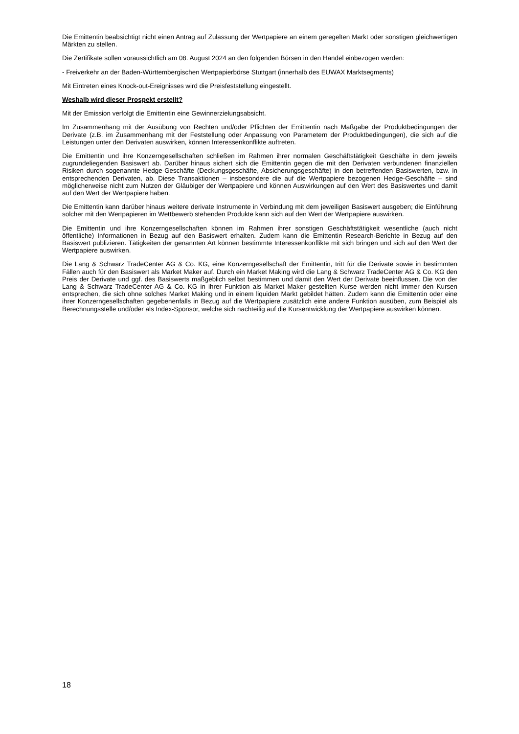Die Emittentin beabsichtigt nicht einen Antrag auf Zulassung der Wertpapiere an einem geregelten Markt oder sonstigen gleichwertigen Märkten zu stellen.
Die Zertifikate sollen voraussichtlich am 08. August 2024 an den folgenden Börsen in den Handel einbezogen werden:
- Freiverkehr an der Baden-Württembergischen Wertpapierbörse Stuttgart (innerhalb des EUWAX Marktsegments)
Mit Eintreten eines Knock-out-Ereignisses wird die Preisfeststellung eingestellt.
Weshalb wird dieser Prospekt erstellt?
Mit der Emission verfolgt die Emittentin eine Gewinnerzielungsabsicht.
Im Zusammenhang mit der Ausübung von Rechten und/oder Pflichten der Emittentin nach Maßgabe der Produktbedingungen der Derivate (z.B. im Zusammenhang mit der Feststellung oder Anpassung von Parametern der Produktbedingungen), die sich auf die Leistungen unter den Derivaten auswirken, können Interessenkonflikte auftreten.
Die Emittentin und ihre Konzerngesellschaften schließen im Rahmen ihrer normalen Geschäftstätigkeit Geschäfte in dem jeweils zugrundeliegenden Basiswert ab. Darüber hinaus sichert sich die Emittentin gegen die mit den Derivaten verbundenen finanziellen Risiken durch sogenannte Hedge-Geschäfte (Deckungsgeschäfte, Absicherungsgeschäfte) in den betreffenden Basiswerten, bzw. in entsprechenden Derivaten, ab. Diese Transaktionen – insbesondere die auf die Wertpapiere bezogenen Hedge-Geschäfte – sind möglicherweise nicht zum Nutzen der Gläubiger der Wertpapiere und können Auswirkungen auf den Wert des Basiswertes und damit auf den Wert der Wertpapiere haben.
Die Emittentin kann darüber hinaus weitere derivate Instrumente in Verbindung mit dem jeweiligen Basiswert ausgeben; die Einführung solcher mit den Wertpapieren im Wettbewerb stehenden Produkte kann sich auf den Wert der Wertpapiere auswirken.
Die Emittentin und ihre Konzerngesellschaften können im Rahmen ihrer sonstigen Geschäftstätigkeit wesentliche (auch nicht öffentliche) Informationen in Bezug auf den Basiswert erhalten. Zudem kann die Emittentin Research-Berichte in Bezug auf den Basiswert publizieren. Tätigkeiten der genannten Art können bestimmte Interessenkonflikte mit sich bringen und sich auf den Wert der Wertpapiere auswirken.
Die Lang & Schwarz TradeCenter AG & Co. KG, eine Konzerngesellschaft der Emittentin, tritt für die Derivate sowie in bestimmten Fällen auch für den Basiswert als Market Maker auf. Durch ein Market Making wird die Lang & Schwarz TradeCenter AG & Co. KG den Preis der Derivate und ggf. des Basiswerts maßgeblich selbst bestimmen und damit den Wert der Derivate beeinflussen. Die von der Lang & Schwarz TradeCenter AG & Co. KG in ihrer Funktion als Market Maker gestellten Kurse werden nicht immer den Kursen entsprechen, die sich ohne solches Market Making und in einem liquiden Markt gebildet hätten. Zudem kann die Emittentin oder eine ihrer Konzerngesellschaften gegebenenfalls in Bezug auf die Wertpapiere zusätzlich eine andere Funktion ausüben, zum Beispiel als Berechnungsstelle und/oder als Index-Sponsor, welche sich nachteilig auf die Kursentwicklung der Wertpapiere auswirken können.
18